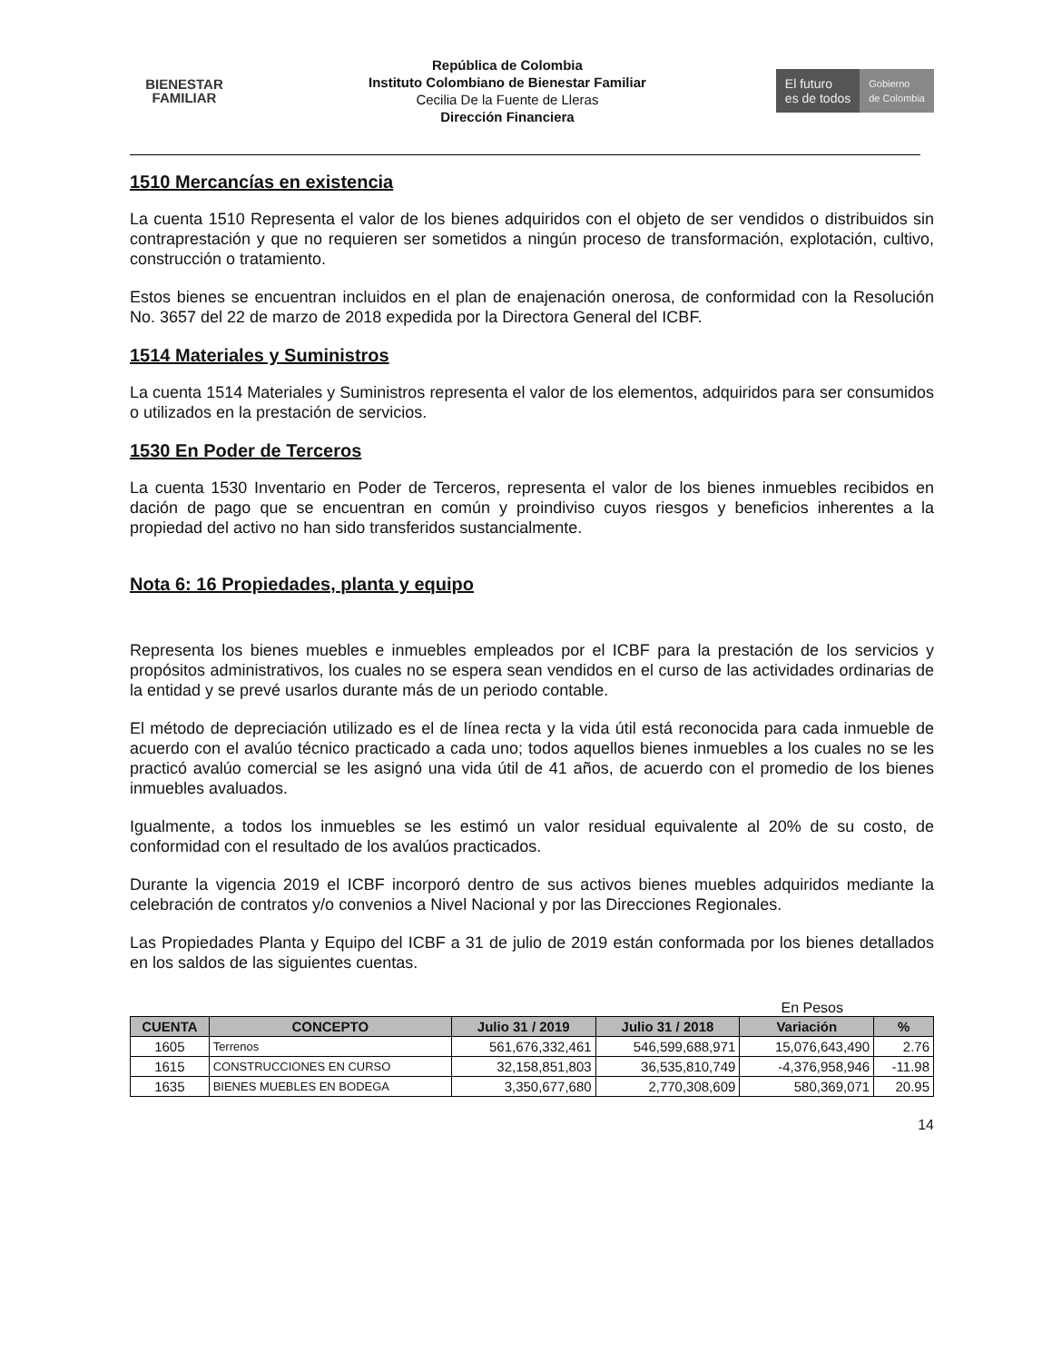BIENESTAR
FAMILIAR
República de Colombia
Instituto Colombiano de Bienestar Familiar
Cecilia De la Fuente de Lleras
Dirección Financiera
El futuro
es de todos
Gobierno
de Colombia
1510 Mercancías en existencia
La cuenta 1510 Representa el valor de los bienes adquiridos con el objeto de ser vendidos o distribuidos sin contraprestación y que no requieren ser sometidos a ningún proceso de transformación, explotación, cultivo, construcción o tratamiento.
Estos bienes se encuentran incluidos en el plan de enajenación onerosa, de conformidad con la Resolución No. 3657 del 22 de marzo de 2018 expedida por la Directora General del ICBF.
1514 Materiales y Suministros
La cuenta 1514 Materiales y Suministros representa el valor de los elementos, adquiridos para ser consumidos o utilizados en la prestación de servicios.
1530 En Poder de Terceros
La cuenta 1530 Inventario en Poder de Terceros, representa el valor de los bienes inmuebles recibidos en dación de pago que se encuentran en común y proindiviso cuyos riesgos y beneficios inherentes a la propiedad del activo no han sido transferidos sustancialmente.
Nota 6: 16 Propiedades, planta y equipo
Representa los bienes muebles e inmuebles empleados por el ICBF para la prestación de los servicios y propósitos administrativos, los cuales no se espera sean vendidos en el curso de las actividades ordinarias de la entidad y se prevé usarlos durante más de un periodo contable.
El método de depreciación utilizado es el de línea recta y la vida útil está reconocida para cada inmueble de acuerdo con el avalúo técnico practicado a cada uno; todos aquellos bienes inmuebles a los cuales no se les practicó avalúo comercial se les asignó una vida útil de 41 años, de acuerdo con el promedio de los bienes inmuebles avaluados.
Igualmente, a todos los inmuebles se les estimó un valor residual equivalente al 20% de su costo, de conformidad con el resultado de los avalúos practicados.
Durante la vigencia 2019 el ICBF incorporó dentro de sus activos bienes muebles adquiridos mediante la celebración de contratos y/o convenios a Nivel Nacional y por las Direcciones Regionales.
Las Propiedades Planta y Equipo del ICBF a 31 de julio de 2019 están conformada por los bienes detallados en los saldos de las siguientes cuentas.
En Pesos
| CUENTA | CONCEPTO | Julio 31 / 2019 | Julio 31 / 2018 | Variación | % |
| --- | --- | --- | --- | --- | --- |
| 1605 | Terrenos | 561,676,332,461 | 546,599,688,971 | 15,076,643,490 | 2.76 |
| 1615 | CONSTRUCCIONES EN CURSO | 32,158,851,803 | 36,535,810,749 | -4,376,958,946 | -11.98 |
| 1635 | BIENES MUEBLES EN BODEGA | 3,350,677,680 | 2,770,308,609 | 580,369,071 | 20.95 |
14